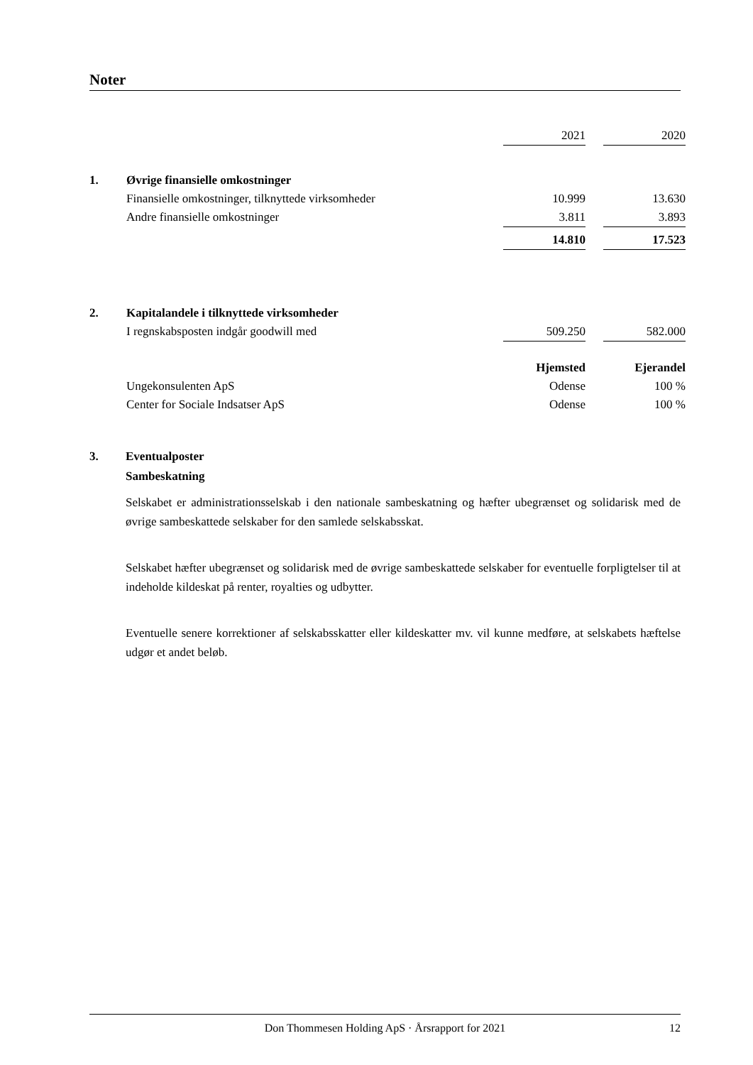Noter
| | | 2021 | | 2020 |
| 1. | Øvrige finansielle omkostninger | | | |
| | Finansielle omkostninger, tilknyttede virksomheder | 10.999 | | 13.630 |
| | Andre finansielle omkostninger | 3.811 | | 3.893 |
| | | 14.810 | | 17.523 |
| 2. | Kapitalandele i tilknyttede virksomheder | | | |
| | I regnskabsposten indgår goodwill med | 509.250 | | 582.000 |
| | | Hjemsted | | Ejerandel |
| | Ungekonsulenten ApS | Odense | | 100 % |
| | Center for Sociale Indsatser ApS | Odense | | 100 % |
3. Eventualposter
Sambeskatning
Selskabet er administrationsselskab i den nationale sambeskatning og hæfter ubegrænset og solidarisk med de øvrige sambeskattede selskaber for den samlede selskabsskat.
Selskabet hæfter ubegrænset og solidarisk med de øvrige sambeskattede selskaber for eventuelle forpligtelser til at indeholde kildeskat på renter, royalties og udbytter.
Eventuelle senere korrektioner af selskabsskatter eller kildeskatter mv. vil kunne medføre, at selskabets hæftelse udgør et andet beløb.
Don Thommesen Holding ApS · Årsrapport for 2021 12